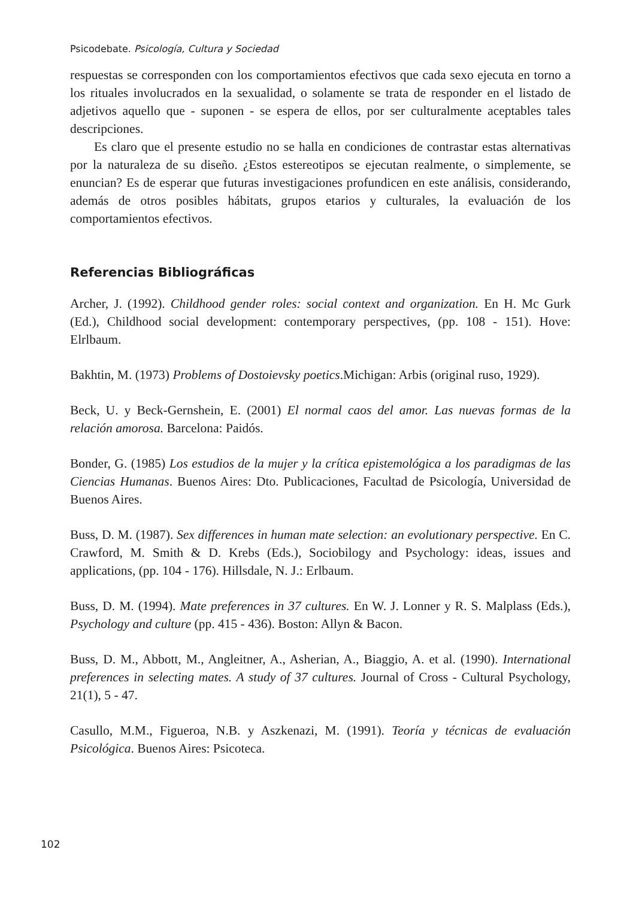Psicodebate. Psicología, Cultura y Sociedad
respuestas se corresponden con los comportamientos efectivos que cada sexo ejecuta en torno a los rituales involucrados en la sexualidad, o solamente se trata de responder en el listado de adjetivos aquello que - suponen - se espera de ellos, por ser culturalmente aceptables tales descripciones.
Es claro que el presente estudio no se halla en condiciones de contrastar estas alternativas por la naturaleza de su diseño. ¿Estos estereotipos se ejecutan realmente, o simplemente, se enuncian? Es de esperar que futuras investigaciones profundicen en este análisis, considerando, además de otros posibles hábitats, grupos etarios y culturales, la evaluación de los comportamientos efectivos.
Referencias Bibliográficas
Archer, J. (1992). Childhood gender roles: social context and organization. En H. Mc Gurk (Ed.), Childhood social development: contemporary perspectives, (pp. 108 - 151). Hove: Elrlbaum.
Bakhtin, M. (1973) Problems of Dostoievsky poetics.Michigan: Arbis (original ruso, 1929).
Beck, U. y Beck-Gernshein, E. (2001) El normal caos del amor. Las nuevas formas de la relación amorosa. Barcelona: Paidós.
Bonder, G. (1985) Los estudios de la mujer y la crítica epistemológica a los paradigmas de las Ciencias Humanas. Buenos Aires: Dto. Publicaciones, Facultad de Psicología, Universidad de Buenos Aires.
Buss, D. M. (1987). Sex differences in human mate selection: an evolutionary perspective. En C. Crawford, M. Smith & D. Krebs (Eds.), Sociobilogy and Psychology: ideas, issues and applications, (pp. 104 - 176). Hillsdale, N. J.: Erlbaum.
Buss, D. M. (1994). Mate preferences in 37 cultures. En W. J. Lonner y R. S. Malplass (Eds.), Psychology and culture (pp. 415 - 436). Boston: Allyn & Bacon.
Buss, D. M., Abbott, M., Angleitner, A., Asherian, A., Biaggio, A. et al. (1990). International preferences in selecting mates. A study of 37 cultures. Journal of Cross - Cultural Psychology, 21(1), 5 - 47.
Casullo, M.M., Figueroa, N.B. y Aszkenazi, M. (1991). Teoría y técnicas de evaluación Psicológica. Buenos Aires: Psicoteca.
102